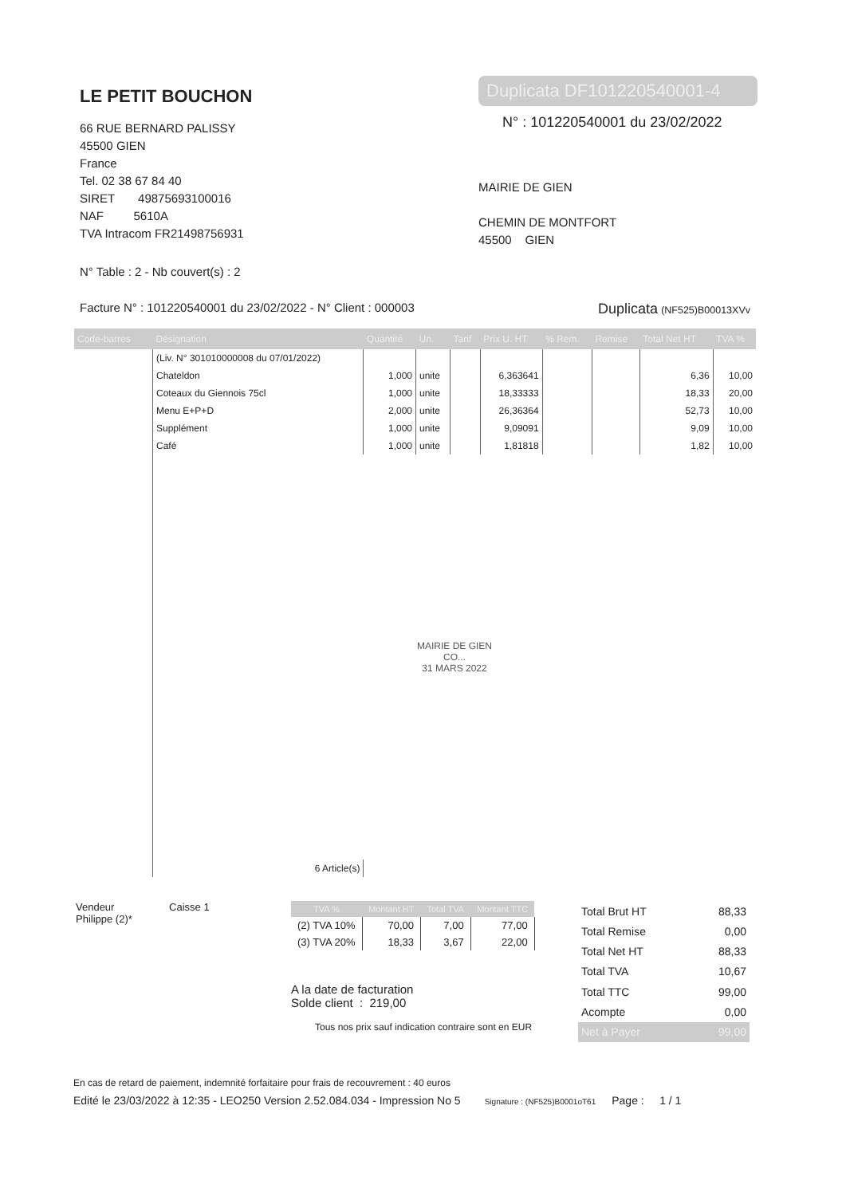LE PETIT BOUCHON
66 RUE BERNARD PALISSY
45500 GIEN
France
Tel. 02 38 67 84 40
SIRET 49875693100016
NAF 5610A
TVA Intracom FR21498756931
Duplicata DF101220540001-4
N° : 101220540001 du 23/02/2022
MAIRIE DE GIEN
CHEMIN DE MONTFORT
45500 GIEN
N° Table : 2 - Nb couvert(s) : 2
Facture N° : 101220540001 du 23/02/2022 - N° Client : 000003 Duplicata (NF525)B00013XVv
| Code-barres | Désignation | Quantité | Un. | Tarif | Prix U. HT | % Rem. | Remise | Total Net HT | TVA % |
| --- | --- | --- | --- | --- | --- | --- | --- | --- | --- |
| | (Liv. N° 301010000008 du 07/01/2022) | | | | | | | | |
| | Chateldon | 1,000 | unite | | 6,363641 | | | 6,36 | 10,00 |
| | Coteaux du Giennois 75cl | 1,000 | unite | | 18,33333 | | | 18,33 | 20,00 |
| | Menu E+P+D | 2,000 | unite | | 26,36364 | | | 52,73 | 10,00 |
| | Supplément | 1,000 | unite | | 9,09091 | | | 9,09 | 10,00 |
| | Café | 1,000 | unite | | 1,81818 | | | 1,82 | 10,00 |
| | MAIRIE DE GIEN CO... 31 MARS 2022 | | | | | | | | |
| | 6 Article(s) | | | | | | | | |
Vendeur Caisse 1
Philippe (2)*
| TVA % | Montant HT | Total TVA | Montant TTC |
| --- | --- | --- | --- |
| (2) TVA 10% | 70,00 | 7,00 | 77,00 |
| (3) TVA 20% | 18,33 | 3,67 | 22,00 |
A la date de facturation
Solde client : 219,00
Tous nos prix sauf indication contraire sont en EUR
| Total Brut HT | 88,33 |
| Total Remise | 0,00 |
| Total Net HT | 88,33 |
| Total TVA | 10,67 |
| Total TTC | 99,00 |
| Acompte | 0,00 |
| Net à Payer | 99,00 |
En cas de retard de paiement, indemnité forfaitaire pour frais de recouvrement : 40 euros
Edité le 23/03/2022 à 12:35 - LEO250 Version 2.52.084.034 - Impression No 5 Signature : (NF525)B0001oT61 Page : 1 / 1